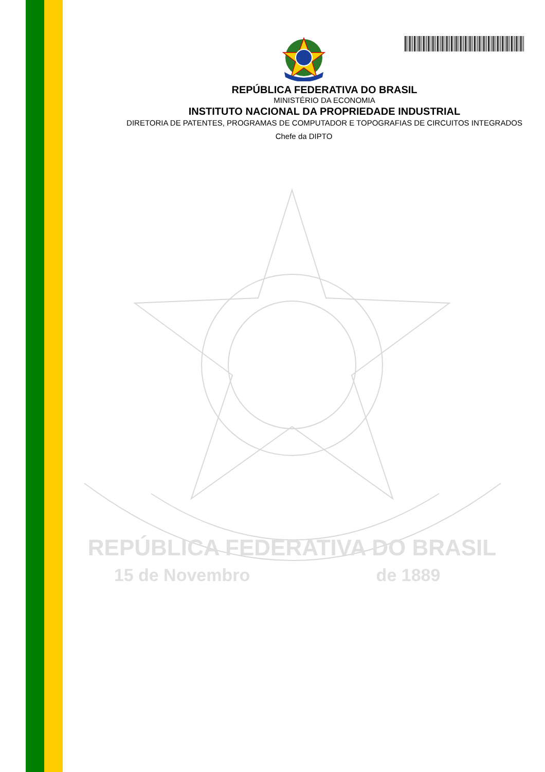REPÚBLICA FEDERATIVA DO BRASIL
MINISTÉRIO DA ECONOMIA
INSTITUTO NACIONAL DA PROPRIEDADE INDUSTRIAL
DIRETORIA DE PATENTES, PROGRAMAS DE COMPUTADOR E TOPOGRAFIAS DE CIRCUITOS INTEGRADOS
Chefe da DIPTO
REPÚBLICA FEDERATIVA DO BRASIL
15 de Novembro
de 1889